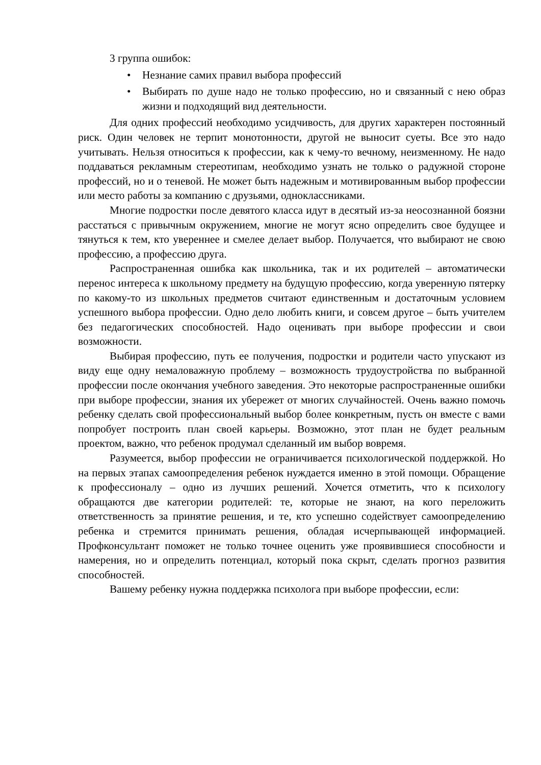3 группа ошибок:
• Незнание самих правил выбора профессий
• Выбирать по душе надо не только профессию, но и связанный с нею образ жизни и подходящий вид деятельности.
Для одних профессий необходимо усидчивость, для других характерен постоянный риск. Один человек не терпит монотонности, другой не выносит суеты. Все это надо учитывать. Нельзя относиться к профессии, как к чему-то вечному, неизменному. Не надо поддаваться рекламным стереотипам, необходимо узнать не только о радужной стороне профессий, но и о теневой. Не может быть надежным и мотивированным выбор профессии или место работы за компанию с друзьями, одноклассниками.
Многие подростки после девятого класса идут в десятый из-за неосознанной боязни расстаться с привычным окружением, многие не могут ясно определить свое будущее и тянуться к тем, кто увереннее и смелее делает выбор. Получается, что выбирают не свою профессию, а профессию друга.
Распространенная ошибка как школьника, так и их родителей – автоматически перенос интереса к школьному предмету на будущую профессию, когда уверенную пятерку по какому-то из школьных предметов считают единственным и достаточным условием успешного выбора профессии. Одно дело любить книги, и совсем другое – быть учителем без педагогических способностей. Надо оценивать при выборе профессии и свои возможности.
Выбирая профессию, путь ее получения, подростки и родители часто упускают из виду еще одну немаловажную проблему – возможность трудоустройства по выбранной профессии после окончания учебного заведения. Это некоторые распространенные ошибки при выборе профессии, знания их убережет от многих случайностей. Очень важно помочь ребенку сделать свой профессиональный выбор более конкретным, пусть он вместе с вами попробует построить план своей карьеры. Возможно, этот план не будет реальным проектом, важно, что ребенок продумал сделанный им выбор вовремя.
Разумеется, выбор профессии не ограничивается психологической поддержкой. Но на первых этапах самоопределения ребенок нуждается именно в этой помощи. Обращение к профессионалу – одно из лучших решений. Хочется отметить, что к психологу обращаются две категории родителей: те, которые не знают, на кого переложить ответственность за принятие решения, и те, кто успешно содействует самоопределению ребенка и стремится принимать решения, обладая исчерпывающей информацией. Профконсультант поможет не только точнее оценить уже проявившиеся способности и намерения, но и определить потенциал, который пока скрыт, сделать прогноз развития способностей.
Вашему ребенку нужна поддержка психолога при выборе профессии, если: